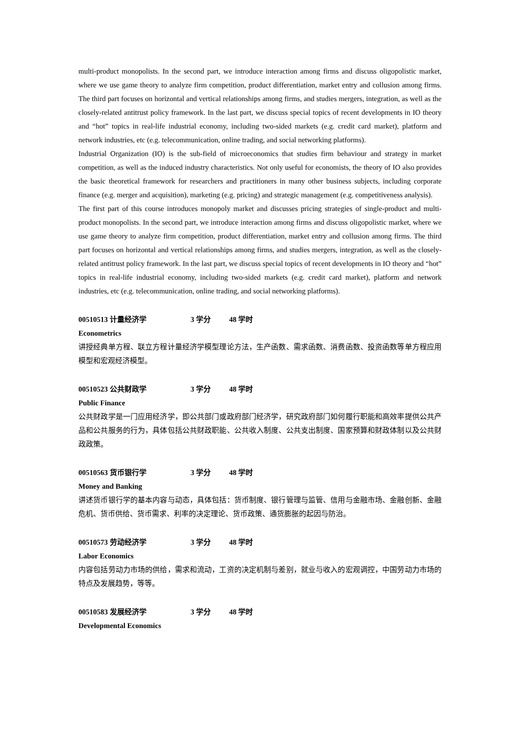multi-product monopolists. In the second part, we introduce interaction among firms and discuss oligopolistic market, where we use game theory to analyze firm competition, product differentiation, market entry and collusion among firms. The third part focuses on horizontal and vertical relationships among firms, and studies mergers, integration, as well as the closely-related antitrust policy framework. In the last part, we discuss special topics of recent developments in IO theory and “hot” topics in real-life industrial economy, including two-sided markets (e.g. credit card market), platform and network industries, etc (e.g. telecommunication, online trading, and social networking platforms).
Industrial Organization (IO) is the sub-field of microeconomics that studies firm behaviour and strategy in market competition, as well as the induced industry characteristics. Not only useful for economists, the theory of IO also provides the basic theoretical framework for researchers and practitioners in many other business subjects, including corporate finance (e.g. merger and acquisition), marketing (e.g. pricing) and strategic management (e.g. competitiveness analysis).
The first part of this course introduces monopoly market and discusses pricing strategies of single-product and multi-product monopolists. In the second part, we introduce interaction among firms and discuss oligopolistic market, where we use game theory to analyze firm competition, product differentiation, market entry and collusion among firms. The third part focuses on horizontal and vertical relationships among firms, and studies mergers, integration, as well as the closely-related antitrust policy framework. In the last part, we discuss special topics of recent developments in IO theory and “hot” topics in real-life industrial economy, including two-sided markets (e.g. credit card market), platform and network industries, etc (e.g. telecommunication, online trading, and social networking platforms).
00510513 计量经济学 3 学分 48 学时
Econometrics
讲授经典单方程、联立方程计量经济学模型理论方法，生产函数、需求函数、消费函数、投资函数等单方程应用模型和宏观经济模型。
00510523 公共财政学 3 学分 48 学时
Public Finance
公共财政学是一门应用经济学，即公共部门或政府部门经济学，研究政府部门如何履行职能和高效率提供公共产品和公共服务的行为，具体包括公共财政职能、公共收入制度、公共支出制度、国家预算和财政体制以及公共财政政策。
00510563 货币银行学 3 学分 48 学时
Money and Banking
讲述货币银行学的基本内容与动态，具体包括：货币制度、银行管理与监管、信用与金融市场、金融创新、金融危机、货币供给、货币需求、利率的决定理论、货币政策、通货膨胀的起因与防治。
00510573 劳动经济学 3 学分 48 学时
Labor Economics
内容包括劳动力市场的供给，需求和流动，工资的决定机制与差别，就业与收入的宏观调控，中国劳动力市场的特点及发展趋势，等等。
00510583 发展经济学 3 学分 48 学时
Developmental Economics